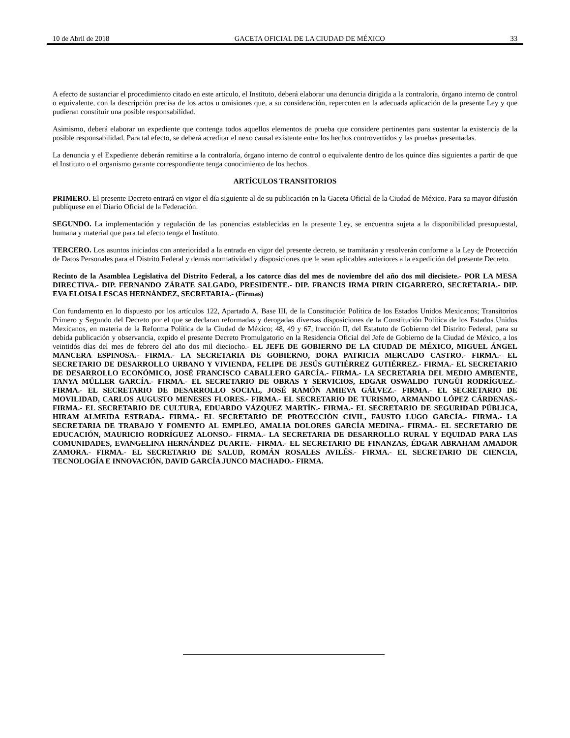10 de Abril de 2018 GACETA OFICIAL DE LA CIUDAD DE MÉXICO 33
A efecto de sustanciar el procedimiento citado en este artículo, el Instituto, deberá elaborar una denuncia dirigida a la contraloría, órgano interno de control o equivalente, con la descripción precisa de los actos u omisiones que, a su consideración, repercuten en la adecuada aplicación de la presente Ley y que pudieran constituir una posible responsabilidad.
Asimismo, deberá elaborar un expediente que contenga todos aquellos elementos de prueba que considere pertinentes para sustentar la existencia de la posible responsabilidad. Para tal efecto, se deberá acreditar el nexo causal existente entre los hechos controvertidos y las pruebas presentadas.
La denuncia y el Expediente deberán remitirse a la contraloría, órgano interno de control o equivalente dentro de los quince días siguientes a partir de que el Instituto o el organismo garante correspondiente tenga conocimiento de los hechos.
ARTÍCULOS TRANSITORIOS
PRIMERO. El presente Decreto entrará en vigor el día siguiente al de su publicación en la Gaceta Oficial de la Ciudad de México. Para su mayor difusión publíquese en el Diario Oficial de la Federación.
SEGUNDO. La implementación y regulación de las ponencias establecidas en la presente Ley, se encuentra sujeta a la disponibilidad presupuestal, humana y material que para tal efecto tenga el Instituto.
TERCERO. Los asuntos iniciados con anterioridad a la entrada en vigor del presente decreto, se tramitarán y resolverán conforme a la Ley de Protección de Datos Personales para el Distrito Federal y demás normatividad y disposiciones que le sean aplicables anteriores a la expedición del presente Decreto.
Recinto de la Asamblea Legislativa del Distrito Federal, a los catorce días del mes de noviembre del año dos mil diecisiete.- POR LA MESA DIRECTIVA.- DIP. FERNANDO ZÁRATE SALGADO, PRESIDENTE.- DIP. FRANCIS IRMA PIRIN CIGARRERO, SECRETARIA.- DIP. EVA ELOISA LESCAS HERNÁNDEZ, SECRETARIA.- (Firmas)
Con fundamento en lo dispuesto por los artículos 122, Apartado A, Base III, de la Constitución Política de los Estados Unidos Mexicanos; Transitorios Primero y Segundo del Decreto por el que se declaran reformadas y derogadas diversas disposiciones de la Constitución Política de los Estados Unidos Mexicanos, en materia de la Reforma Política de la Ciudad de México; 48, 49 y 67, fracción II, del Estatuto de Gobierno del Distrito Federal, para su debida publicación y observancia, expido el presente Decreto Promulgatorio en la Residencia Oficial del Jefe de Gobierno de la Ciudad de México, a los veintidós días del mes de febrero del año dos mil dieciocho.- EL JEFE DE GOBIERNO DE LA CIUDAD DE MÉXICO, MIGUEL ÁNGEL MANCERA ESPINOSA.- FIRMA.- LA SECRETARIA DE GOBIERNO, DORA PATRICIA MERCADO CASTRO.- FIRMA.- EL SECRETARIO DE DESARROLLO URBANO Y VIVIENDA, FELIPE DE JESÚS GUTIÉRREZ GUTIÉRREZ.- FIRMA.- EL SECRETARIO DE DESARROLLO ECONÓMICO, JOSÉ FRANCISCO CABALLERO GARCÍA.- FIRMA.- LA SECRETARIA DEL MEDIO AMBIENTE, TANYA MÜLLER GARCÍA.- FIRMA.- EL SECRETARIO DE OBRAS Y SERVICIOS, EDGAR OSWALDO TUNGÜI RODRÍGUEZ.- FIRMA.- EL SECRETARIO DE DESARROLLO SOCIAL, JOSÉ RAMÓN AMIEVA GÁLVEZ.- FIRMA.- EL SECRETARIO DE MOVILIDAD, CARLOS AUGUSTO MENESES FLORES.- FIRMA.- EL SECRETARIO DE TURISMO, ARMANDO LÓPEZ CÁRDENAS.- FIRMA.- EL SECRETARIO DE CULTURA, EDUARDO VÁZQUEZ MARTÍN.- FIRMA.- EL SECRETARIO DE SEGURIDAD PÚBLICA, HIRAM ALMEIDA ESTRADA.- FIRMA.- EL SECRETARIO DE PROTECCIÓN CIVIL, FAUSTO LUGO GARCÍA.- FIRMA.- LA SECRETARIA DE TRABAJO Y FOMENTO AL EMPLEO, AMALIA DOLORES GARCÍA MEDINA.- FIRMA.- EL SECRETARIO DE EDUCACIÓN, MAURICIO RODRÍGUEZ ALONSO.- FIRMA.- LA SECRETARIA DE DESARROLLO RURAL Y EQUIDAD PARA LAS COMUNIDADES, EVANGELINA HERNÁNDEZ DUARTE.- FIRMA.- EL SECRETARIO DE FINANZAS, ÉDGAR ABRAHAM AMADOR ZAMORA.- FIRMA.- EL SECRETARIO DE SALUD, ROMÁN ROSALES AVILÉS.- FIRMA.- EL SECRETARIO DE CIENCIA, TECNOLOGÍA E INNOVACIÓN, DAVID GARCÍA JUNCO MACHADO.- FIRMA.